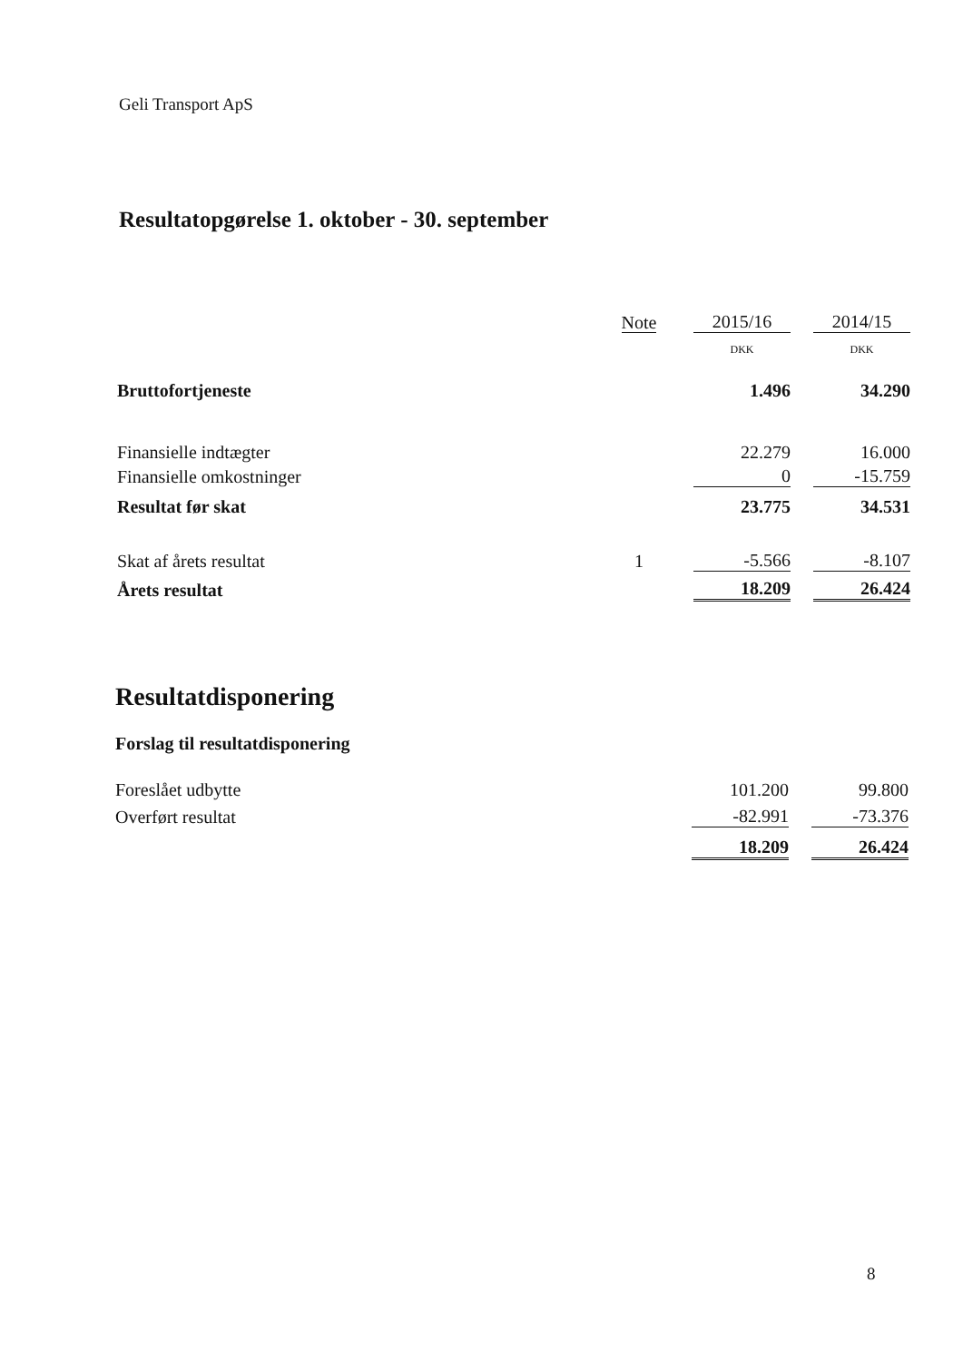Geli Transport ApS
Resultatopgørelse 1. oktober - 30. september
| | Note | 2015/16 | 2014/15 |
| --- | --- | --- | --- |
| | | DKK | DKK |
| Bruttofortjeneste | | 1.496 | 34.290 |
| Finansielle indtægter | | 22.279 | 16.000 |
| Finansielle omkostninger | | 0 | -15.759 |
| Resultat før skat | | 23.775 | 34.531 |
| Skat af årets resultat | 1 | -5.566 | -8.107 |
| Årets resultat | | 18.209 | 26.424 |
Resultatdisponering
Forslag til resultatdisponering
| Foreslået udbytte | | 101.200 | 99.800 |
| Overført resultat | | -82.991 | -73.376 |
| | | 18.209 | 26.424 |
8